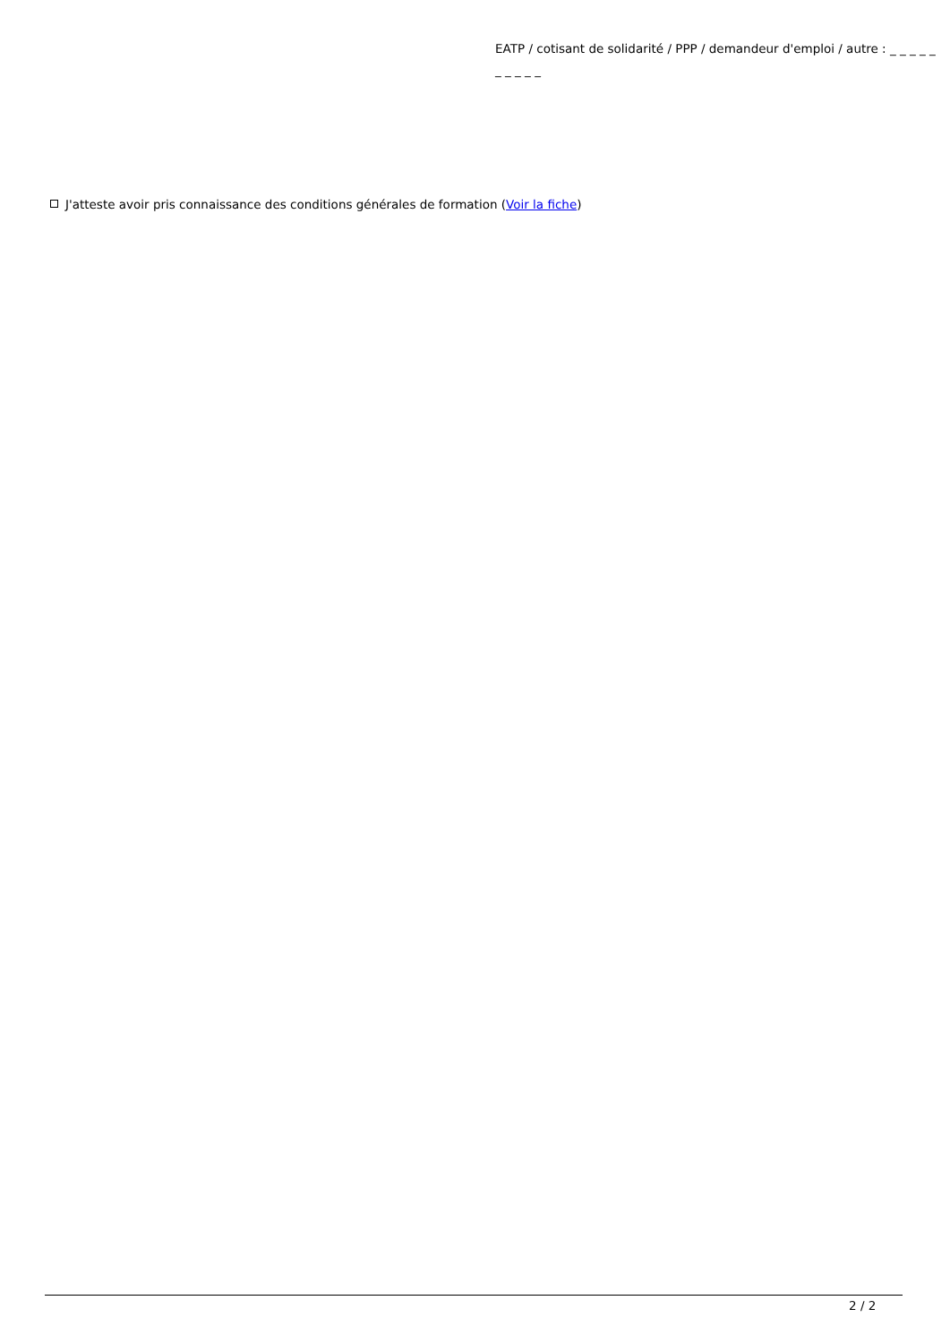EATP / cotisant de solidarité / PPP / demandeur d'emploi / autre : _ _ _ _ _ _ _ _ _ _
J'atteste avoir pris connaissance des conditions générales de formation (Voir la fiche)
2 / 2